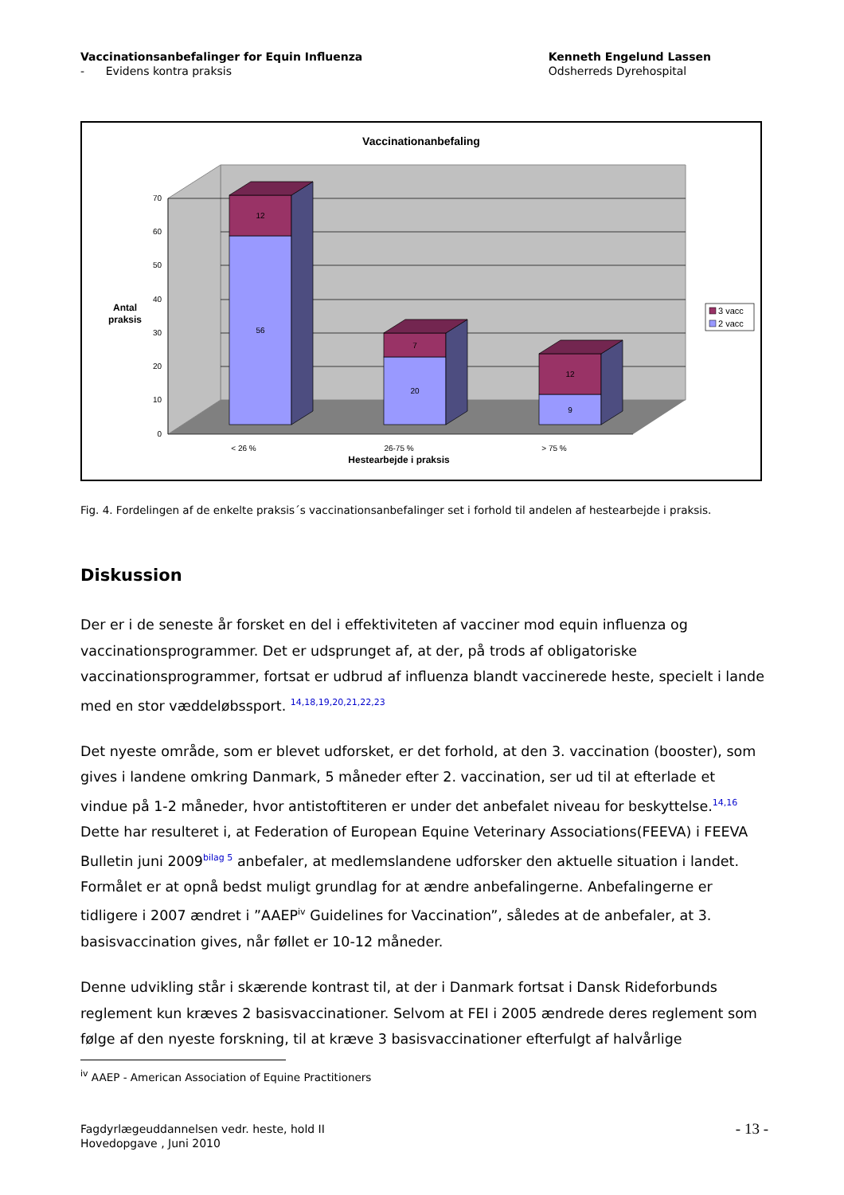Vaccinationsanbefalinger for Equin Influenza
- Evidens kontra praksis
Kenneth Engelund Lassen
Odsherreds Dyrehospital
Vaccinationanbefaling
70
60
50
40
30
20
10
0
Antal
praksis
12
56
7
20
12
9
< 26 %
26-75 %
> 75 %
Hestearbejde i praksis
3 vacc
2 vacc
Fig. 4. Fordelingen af de enkelte praksis´s vaccinationsanbefalinger set i forhold til andelen af hestearbejde i praksis.
Diskussion
Der er i de seneste år forsket en del i effektiviteten af vacciner mod equin influenza og vaccinationsprogrammer. Det er udsprunget af, at der, på trods af obligatoriske vaccinationsprogrammer, fortsat er udbrud af influenza blandt vaccinerede heste, specielt i lande med en stor væddeløbssport. <sup>14,18,19,20,21,22,23</sup>
Det nyeste område, som er blevet udforsket, er det forhold, at den 3. vaccination (booster), som gives i landene omkring Danmark, 5 måneder efter 2. vaccination, ser ud til at efterlade et vindue på 1-2 måneder, hvor antistoftiteren er under det anbefalet niveau for beskyttelse.<sup>14,16</sup> Dette har resulteret i, at Federation of European Equine Veterinary Associations(FEEVA) i FEEVA Bulletin juni 2009<sup>bilag 5</sup> anbefaler, at medlemslandene udforsker den aktuelle situation i landet. Formålet er at opnå bedst muligt grundlag for at ændre anbefalingerne. Anbefalingerne er tidligere i 2007 ændret i ”AAEP<sup>iv</sup> Guidelines for Vaccination”, således at de anbefaler, at 3. basisvaccination gives, når føllet er 10-12 måneder.
Denne udvikling står i skærende kontrast til, at der i Danmark fortsat i Dansk Rideforbunds reglement kun kræves 2 basisvaccinationer. Selvom at FEI i 2005 ændrede deres reglement som følge af den nyeste forskning, til at kræve 3 basisvaccinationer efterfulgt af halvårlige
<sup>iv</sup> AAEP - American Association of Equine Practitioners
Fagdyrlægeuddannelsen vedr. heste, hold II
Hovedopgave , Juni 2010
- 13 -